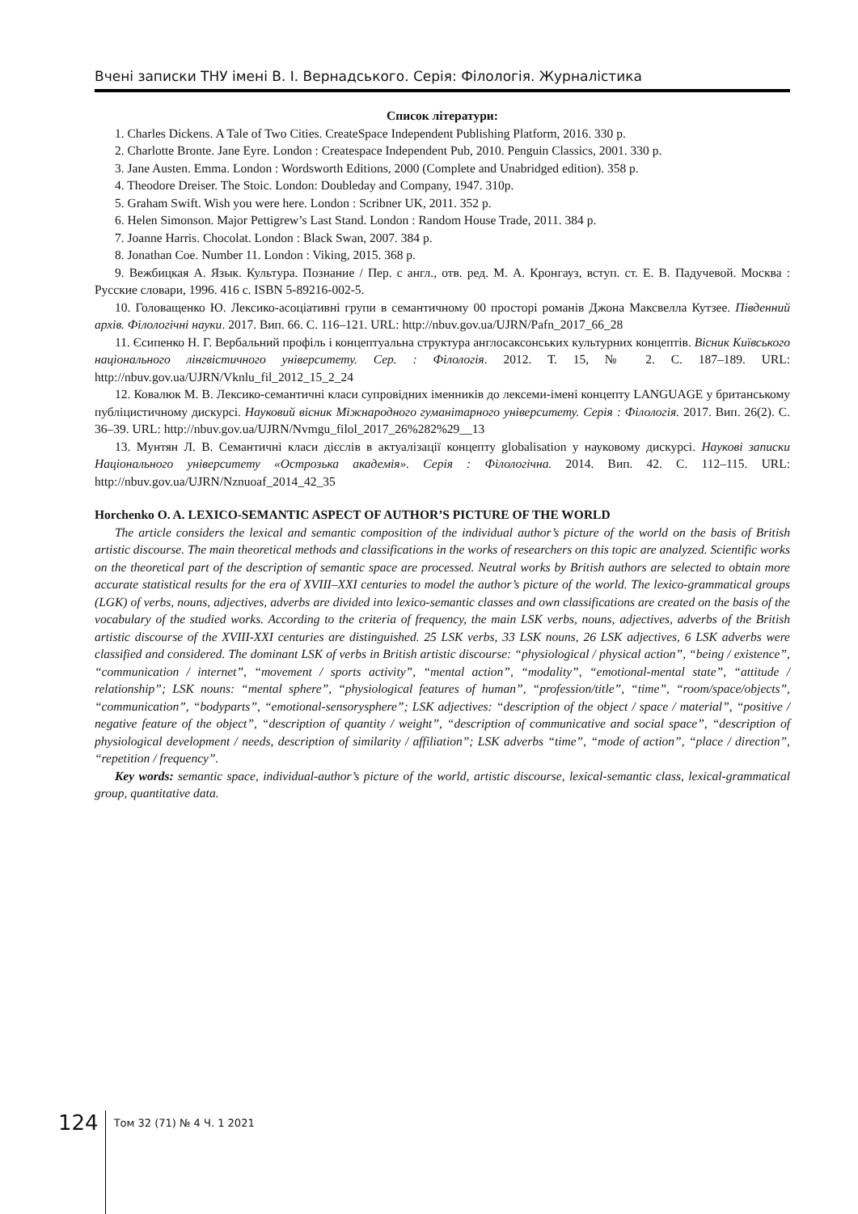Вчені записки ТНУ імені В. І. Вернадського. Серія: Філологія. Журналістика
Список літератури:
1. Charles Dickens. A Tale of Two Cities. CreateSpace Independent Publishing Platform, 2016. 330 p.
2. Charlotte Bronte. Jane Eyre. London : Createspace Independent Pub, 2010. Penguin Classics, 2001. 330 p.
3. Jane Austen. Emma. London : Wordsworth Editions, 2000 (Complete and Unabridged edition). 358 p.
4. Theodore Dreiser. The Stoic. London: Doubleday and Company, 1947. 310p.
5. Graham Swift. Wish you were here. London : Scribner UK, 2011. 352 p.
6. Helen Simonson. Major Pettigrew’s Last Stand. London : Random House Trade, 2011. 384 p.
7. Joanne Harris. Chocolat. London : Black Swan, 2007. 384 p.
8. Jonathan Coe. Number 11. London : Viking, 2015. 368 p.
9. Вежбицкая А. Язык. Культура. Познание / Пер. с англ., отв. ред. М. А. Кронгауз, вступ. ст. Е. В. Падучевой. Москва : Русские словари, 1996. 416 с. ISBN 5-89216-002-5.
10. Головащенко Ю. Лексико-асоціативні групи в семантичному 00 просторі романів Джона Максвелла Кутзее. Південний архів. Філологічні науки. 2017. Вип. 66. С. 116–121. URL: http://nbuv.gov.ua/UJRN/Pafn_2017_66_28
11. Єсипенко Н. Г. Вербальний профіль і концептуальна структура англосаксонських культурних концептів. Вісник Київського національного лінгвістичного університету. Сер. : Філологія. 2012. Т. 15, № 2. С. 187–189. URL: http://nbuv.gov.ua/UJRN/Vknlu_fil_2012_15_2_24
12. Ковалюк М. В. Лексико-семантичні класи супровідних іменників до лексеми-імені концепту LANGUAGE у британському публіцистичному дискурсі. Науковий вісник Міжнародного гуманітарного університету. Серія : Філологія. 2017. Вип. 26(2). С. 36–39. URL: http://nbuv.gov.ua/UJRN/Nvmgu_filol_2017_26%282%29__13
13. Мунтян Л. В. Семантичні класи дієслів в актуалізації концепту globalisation у науковому дискурсі. Наукові записки Національного університету «Острозька академія». Серія : Філологічна. 2014. Вип. 42. С. 112–115. URL: http://nbuv.gov.ua/UJRN/Nznuoaf_2014_42_35
Horchenko O. A. LEXICO-SEMANTIC ASPECT OF AUTHOR’S PICTURE OF THE WORLD
The article considers the lexical and semantic composition of the individual author’s picture of the world on the basis of British artistic discourse. The main theoretical methods and classifications in the works of researchers on this topic are analyzed. Scientific works on the theoretical part of the description of semantic space are processed. Neutral works by British authors are selected to obtain more accurate statistical results for the era of XVIII–XXI centuries to model the author’s picture of the world. The lexico-grammatical groups (LGK) of verbs, nouns, adjectives, adverbs are divided into lexico-semantic classes and own classifications are created on the basis of the vocabulary of the studied works. According to the criteria of frequency, the main LSK verbs, nouns, adjectives, adverbs of the British artistic discourse of the XVIII-XXI centuries are distinguished. 25 LSK verbs, 33 LSK nouns, 26 LSK adjectives, 6 LSK adverbs were classified and considered. The dominant LSK of verbs in British artistic discourse: “physiological / physical action”, “being / existence”, “communication / internet”, “movement / sports activity”, “mental action”, “modality”, “emotional-mental state”, “attitude / relationship”; LSK nouns: “mental sphere”, “physiological features of human”, “profession/title”, “time”, “room/space/objects”, “communication”, “bodyparts”, “emotional-sensorysphere”; LSK adjectives: “description of the object / space / material”, “positive / negative feature of the object”, “description of quantity / weight”, “description of communicative and social space”, “description of physiological development / needs, description of similarity / affiliation”; LSK adverbs “time”, “mode of action”, “place / direction”, “repetition / frequency”.
Key words: semantic space, individual-author’s picture of the world, artistic discourse, lexical-semantic class, lexical-grammatical group, quantitative data.
124
Том 32 (71) № 4 Ч. 1 2021